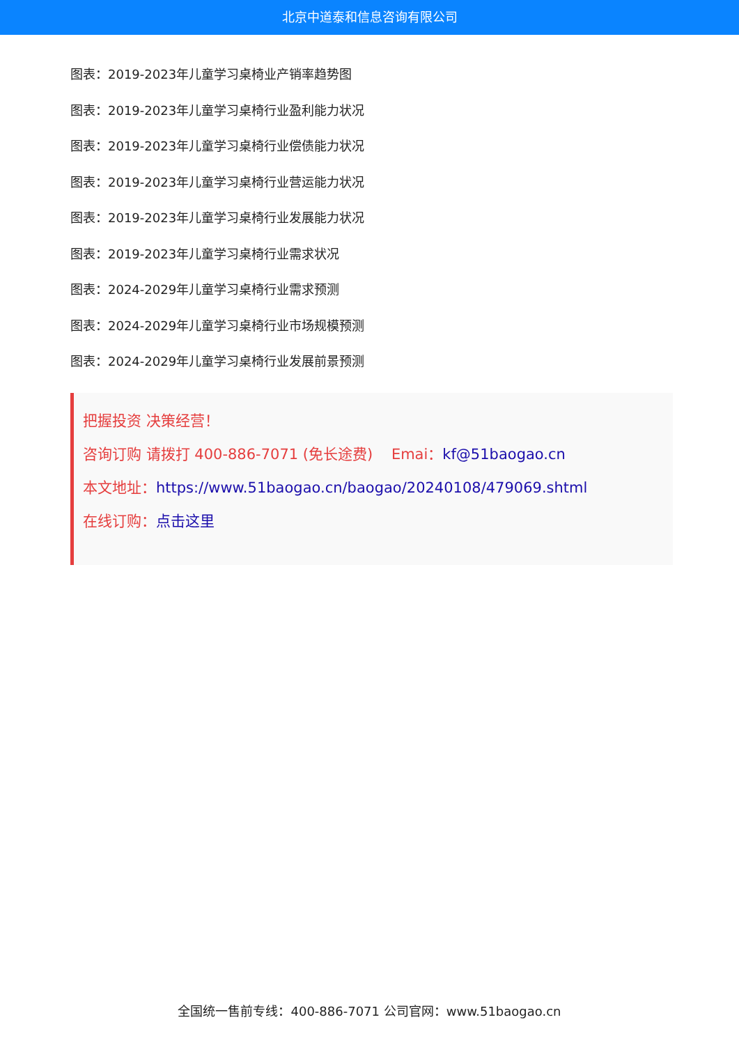北京中道泰和信息咨询有限公司
图表：2019-2023年儿童学习桌椅业产销率趋势图
图表：2019-2023年儿童学习桌椅行业盈利能力状况
图表：2019-2023年儿童学习桌椅行业偿债能力状况
图表：2019-2023年儿童学习桌椅行业营运能力状况
图表：2019-2023年儿童学习桌椅行业发展能力状况
图表：2019-2023年儿童学习桌椅行业需求状况
图表：2024-2029年儿童学习桌椅行业需求预测
图表：2024-2029年儿童学习桌椅行业市场规模预测
图表：2024-2029年儿童学习桌椅行业发展前景预测
把握投资 决策经营！
咨询订购 请拨打 400-886-7071 (免长途费) Emai：kf@51baogao.cn
本文地址：https://www.51baogao.cn/baogao/20240108/479069.shtml
在线订购：点击这里
全国统一售前专线：400-886-7071 公司官网：www.51baogao.cn